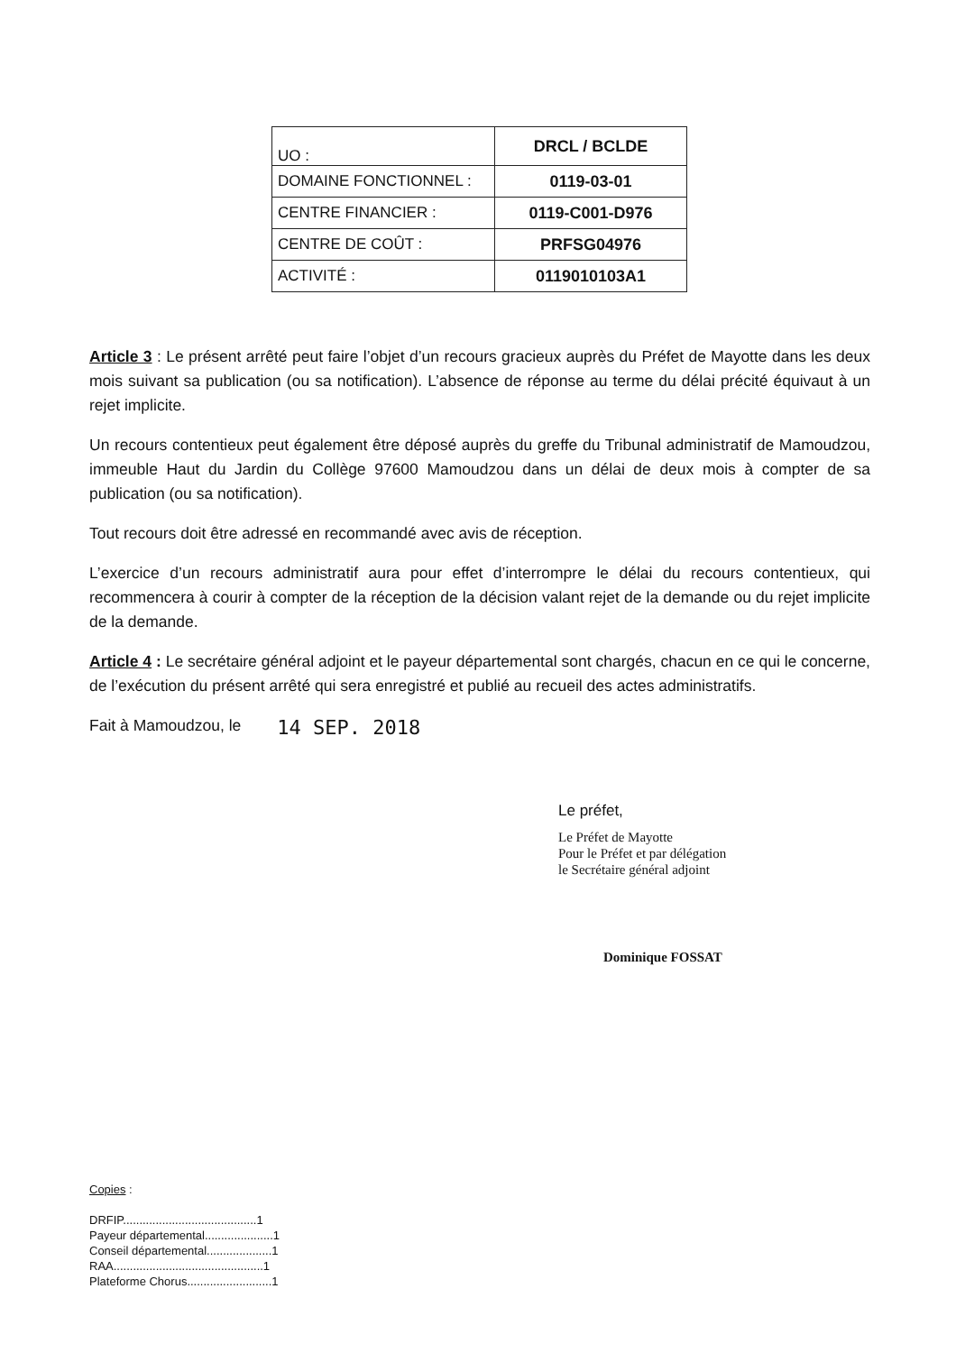| UO : | DRCL / BCLDE |
| DOMAINE FONCTIONNEL : | 0119-03-01 |
| CENTRE FINANCIER : | 0119-C001-D976 |
| CENTRE DE COÛT : | PRFSG04976 |
| ACTIVITÉ : | 0119010103A1 |
Article 3 : Le présent arrêté peut faire l’objet d’un recours gracieux auprès du Préfet de Mayotte dans les deux mois suivant sa publication (ou sa notification). L’absence de réponse au terme du délai précité équivaut à un rejet implicite.
Un recours contentieux peut également être déposé auprès du greffe du Tribunal administratif de Mamoudzou, immeuble Haut du Jardin du Collège 97600 Mamoudzou dans un délai de deux mois à compter de sa publication (ou sa notification).
Tout recours doit être adressé en recommandé avec avis de réception.
L’exercice d’un recours administratif aura pour effet d’interrompre le délai du recours contentieux, qui recommencera à courir à compter de la réception de la décision valant rejet de la demande ou du rejet implicite de la demande.
Article 4 : Le secrétaire général adjoint et le payeur départemental sont chargés, chacun en ce qui le concerne, de l’exécution du présent arrêté qui sera enregistré et publié au recueil des actes administratifs.
Fait à Mamoudzou, le 14 SEP. 2018
Le préfet,
Le Préfet de Mayotte
Pour le Préfet et par délégation
le Secrétaire général adjoint
Dominique FOSSAT
Copies :
DRFIP.........................................1
Payeur départemental.....................1
Conseil départemental....................1
RAA..............................................1
Plateforme Chorus..........................1